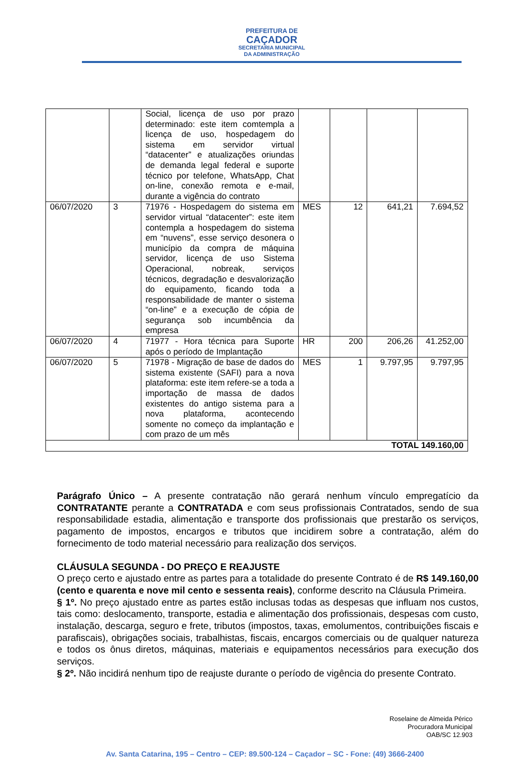PREFEITURA DE
CAÇADOR
SECRETARIA MUNICIPAL
DA ADMINISTRAÇÃO
| | | Social, licença de uso por prazo determinado: este item comtempla a licença de uso, hospedagem do sistema em servidor virtual “datacenter” e atualizações oriundas de demanda legal federal e suporte técnico por telefone, WhatsApp, Chat on-line, conexão remota e e-mail, durante a vigência do contrato | | | | |
| 06/07/2020 | 3 | 71976 - Hospedagem do sistema em servidor virtual “datacenter”: este item contempla a hospedagem do sistema em “nuvens”, esse serviço desonera o município da compra de máquina servidor, licença de uso Sistema Operacional, nobreak, serviços técnicos, degradação e desvalorização do equipamento, ficando toda a responsabilidade de manter o sistema “on-line” e a execução de cópia de segurança sob incumbência da empresa | MES | 12 | 641,21 | 7.694,52 |
| 06/07/2020 | 4 | 71977 - Hora técnica para Suporte após o período de Implantação | HR | 200 | 206,26 | 41.252,00 |
| 06/07/2020 | 5 | 71978 - Migração de base de dados do sistema existente (SAFI) para a nova plataforma: este item refere-se a toda a importação de massa de dados existentes do antigo sistema para a nova plataforma, acontecendo somente no começo da implantação e com prazo de um mês | MES | 1 | 9.797,95 | 9.797,95 |
| TOTAL 149.160,00 | | | | | | |
Parágrafo Único – A presente contratação não gerará nenhum vínculo empregatício da CONTRATANTE perante a CONTRATADA e com seus profissionais Contratados, sendo de sua responsabilidade estadia, alimentação e transporte dos profissionais que prestarão os serviços, pagamento de impostos, encargos e tributos que incidirem sobre a contratação, além do fornecimento de todo material necessário para realização dos serviços.
CLÁUSULA SEGUNDA - DO PREÇO E REAJUSTE
O preço certo e ajustado entre as partes para a totalidade do presente Contrato é de R$ 149.160,00 (cento e quarenta e nove mil cento e sessenta reais), conforme descrito na Cláusula Primeira.
§ 1º. No preço ajustado entre as partes estão inclusas todas as despesas que influam nos custos, tais como: deslocamento, transporte, estadia e alimentação dos profissionais, despesas com custo, instalação, descarga, seguro e frete, tributos (impostos, taxas, emolumentos, contribuições fiscais e parafiscais), obrigações sociais, trabalhistas, fiscais, encargos comerciais ou de qualquer natureza e todos os ônus diretos, máquinas, materiais e equipamentos necessários para execução dos serviços.
§ 2º. Não incidirá nenhum tipo de reajuste durante o período de vigência do presente Contrato.
Roselaine de Almeida Périco
Procuradora Municipal
OAB/SC 12.903
Av. Santa Catarina, 195 – Centro – CEP: 89.500-124 – Caçador – SC - Fone: (49) 3666-2400